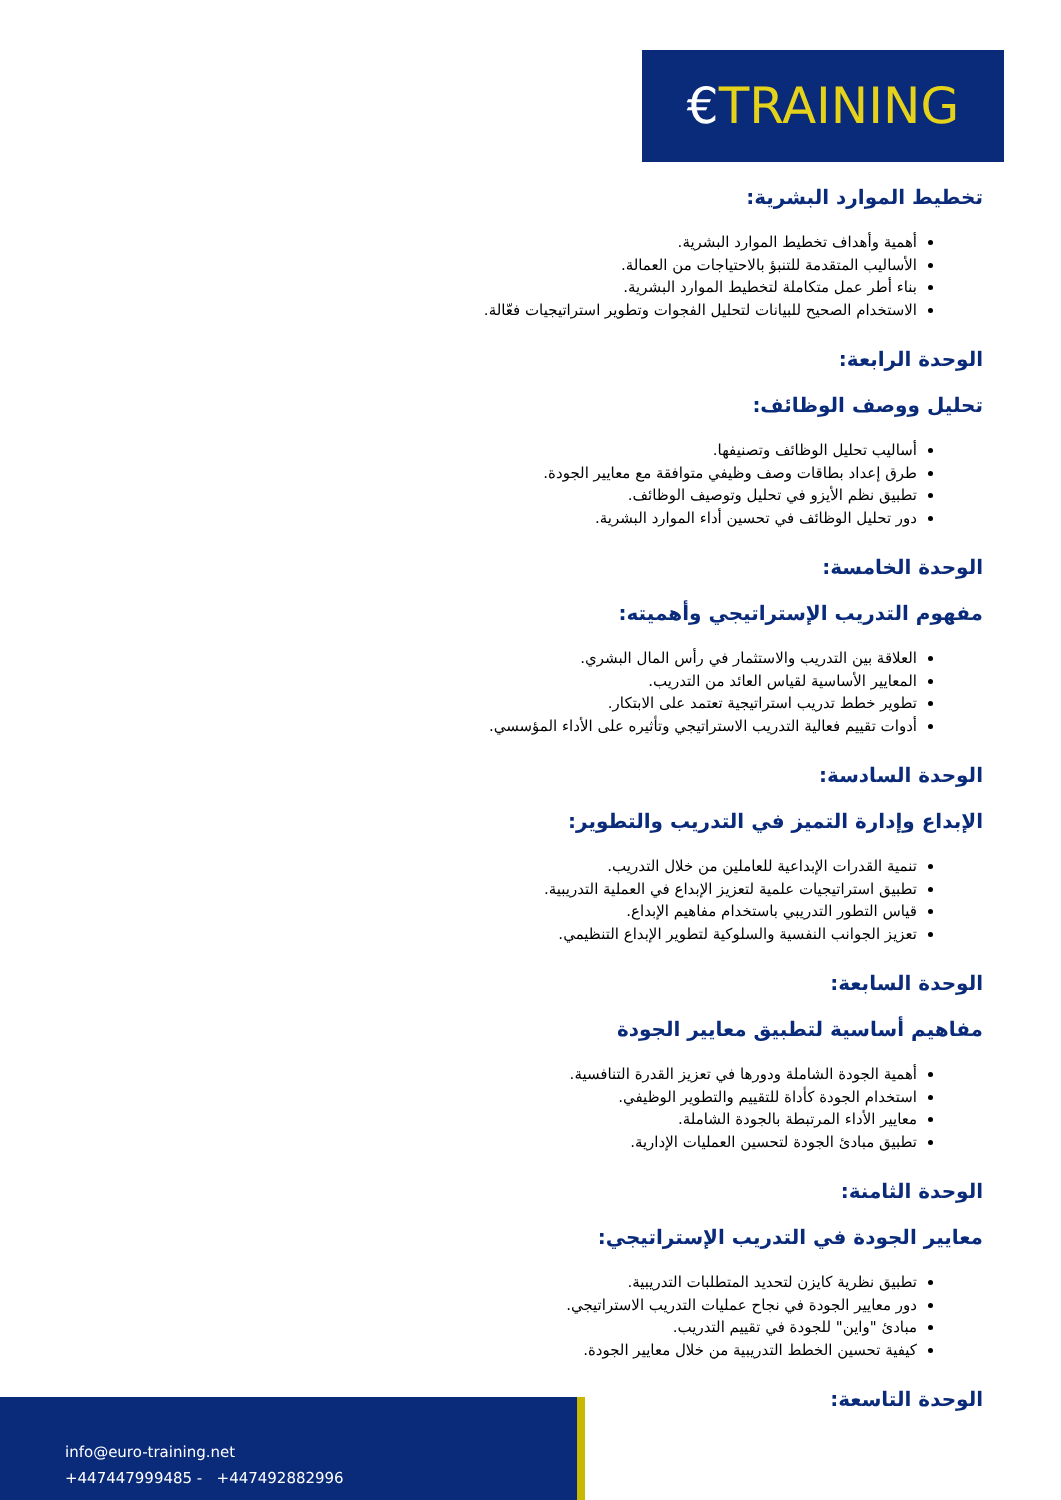€TRAINING
تخطيط الموارد البشرية:
أهمية وأهداف تخطيط الموارد البشرية.
الأساليب المتقدمة للتنبؤ بالاحتياجات من العمالة.
بناء أطر عمل متكاملة لتخطيط الموارد البشرية.
الاستخدام الصحيح للبيانات لتحليل الفجوات وتطوير استراتيجيات فعّالة.
الوحدة الرابعة:
تحليل ووصف الوظائف:
أساليب تحليل الوظائف وتصنيفها.
طرق إعداد بطاقات وصف وظيفي متوافقة مع معايير الجودة.
تطبيق نظم الأيزو في تحليل وتوصيف الوظائف.
دور تحليل الوظائف في تحسين أداء الموارد البشرية.
الوحدة الخامسة:
مفهوم التدريب الإستراتيجي وأهميته:
العلاقة بين التدريب والاستثمار في رأس المال البشري.
المعايير الأساسية لقياس العائد من التدريب.
تطوير خطط تدريب استراتيجية تعتمد على الابتكار.
أدوات تقييم فعالية التدريب الاستراتيجي وتأثيره على الأداء المؤسسي.
الوحدة السادسة:
الإبداع وإدارة التميز في التدريب والتطوير:
تنمية القدرات الإبداعية للعاملين من خلال التدريب.
تطبيق استراتيجيات علمية لتعزيز الإبداع في العملية التدريبية.
قياس التطور التدريبي باستخدام مفاهيم الإبداع.
تعزيز الجوانب النفسية والسلوكية لتطوير الإبداع التنظيمي.
الوحدة السابعة:
مفاهيم أساسية لتطبيق معايير الجودة
أهمية الجودة الشاملة ودورها في تعزيز القدرة التنافسية.
استخدام الجودة كأداة للتقييم والتطوير الوظيفي.
معايير الأداء المرتبطة بالجودة الشاملة.
تطبيق مبادئ الجودة لتحسين العمليات الإدارية.
الوحدة الثامنة:
معايير الجودة في التدريب الإستراتيجي:
تطبيق نظرية كايزن لتحديد المتطلبات التدريبية.
دور معايير الجودة في نجاح عمليات التدريب الاستراتيجي.
مبادئ "واين" للجودة في تقييم التدريب.
كيفية تحسين الخطط التدريبية من خلال معايير الجودة.
الوحدة التاسعة:
info@euro-training.net
+447447999485 - +447492882996